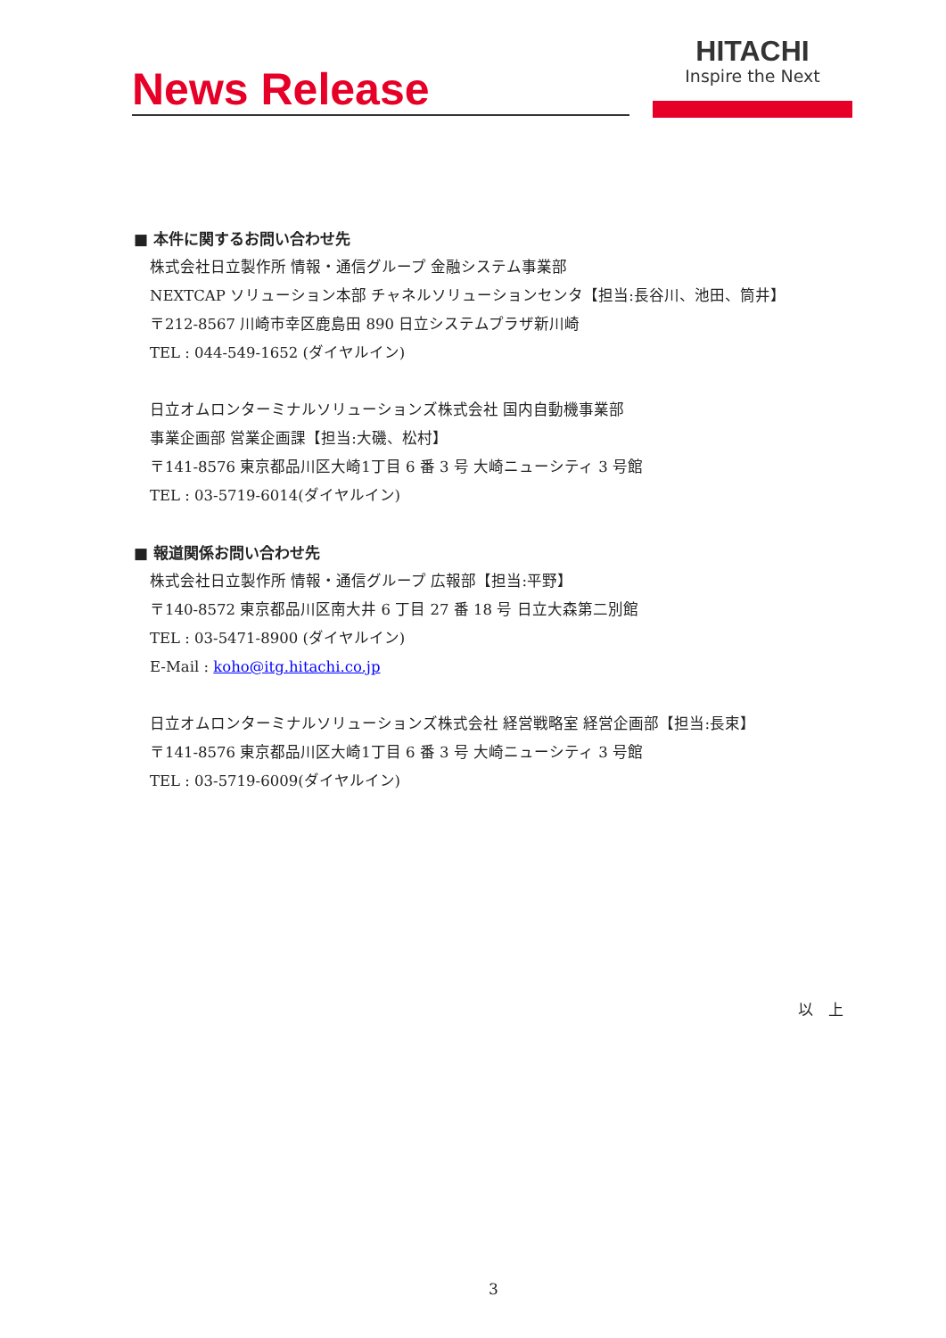News Release
HITACHI
Inspire the Next
■ 本件に関するお問い合わせ先
株式会社日立製作所 情報・通信グループ 金融システム事業部
NEXTCAP ソリューション本部 チャネルソリューションセンタ【担当:長谷川、池田、筒井】
〒212-8567 川崎市幸区鹿島田 890 日立システムプラザ新川崎
TEL : 044-549-1652 (ダイヤルイン)
日立オムロンターミナルソリューションズ株式会社 国内自動機事業部
事業企画部 営業企画課【担当:大磯、松村】
〒141-8576 東京都品川区大崎1丁目 6 番 3 号 大崎ニューシティ 3 号館
TEL : 03-5719-6014(ダイヤルイン)
■ 報道関係お問い合わせ先
株式会社日立製作所 情報・通信グループ 広報部【担当:平野】
〒140-8572 東京都品川区南大井 6 丁目 27 番 18 号 日立大森第二別館
TEL : 03-5471-8900 (ダイヤルイン)
E-Mail : koho@itg.hitachi.co.jp
日立オムロンターミナルソリューションズ株式会社 経営戦略室 経営企画部【担当:長束】
〒141-8576 東京都品川区大崎1丁目 6 番 3 号 大崎ニューシティ 3 号館
TEL : 03-5719-6009(ダイヤルイン)
以　上
3